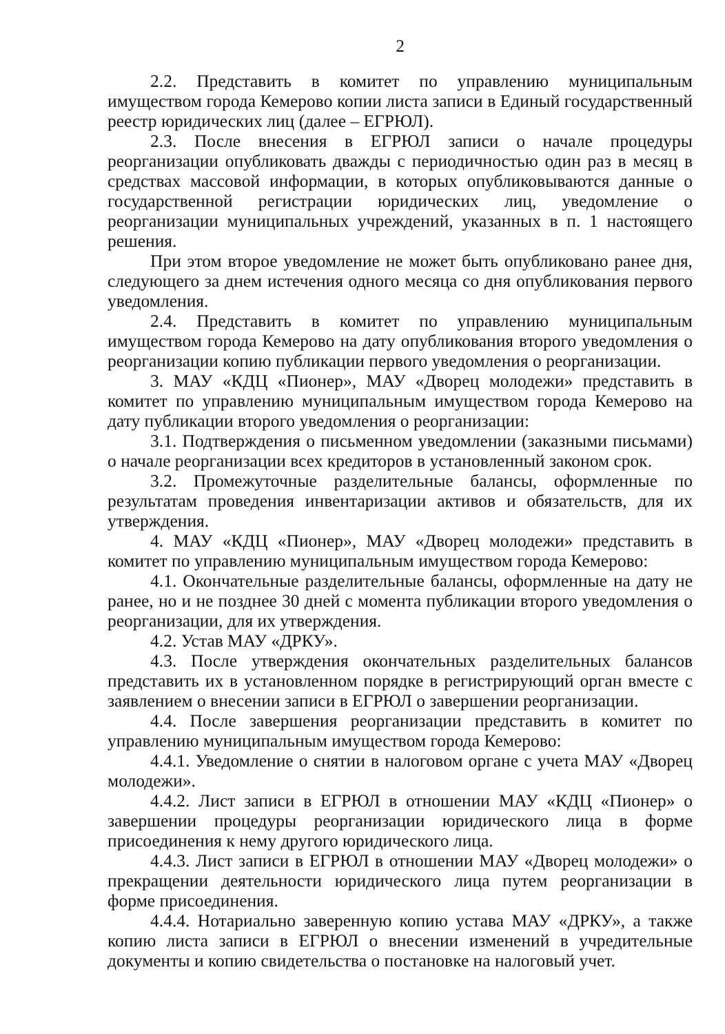2
2.2. Представить в комитет по управлению муниципальным имуществом города Кемерово копии листа записи в Единый государственный реестр юридических лиц (далее – ЕГРЮЛ).
2.3. После внесения в ЕГРЮЛ записи о начале процедуры реорганизации опубликовать дважды с периодичностью один раз в месяц в средствах массовой информации, в которых опубликовываются данные о государственной регистрации юридических лиц, уведомление о реорганизации муниципальных учреждений, указанных в п. 1 настоящего решения.
При этом второе уведомление не может быть опубликовано ранее дня, следующего за днем истечения одного месяца со дня опубликования первого уведомления.
2.4. Представить в комитет по управлению муниципальным имуществом города Кемерово на дату опубликования второго уведомления о реорганизации копию публикации первого уведомления о реорганизации.
3. МАУ «КДЦ «Пионер», МАУ «Дворец молодежи» представить в комитет по управлению муниципальным имуществом города Кемерово на дату публикации второго уведомления о реорганизации:
3.1. Подтверждения о письменном уведомлении (заказными письмами) о начале реорганизации всех кредиторов в установленный законом срок.
3.2. Промежуточные разделительные балансы, оформленные по результатам проведения инвентаризации активов и обязательств, для их утверждения.
4. МАУ «КДЦ «Пионер», МАУ «Дворец молодежи» представить в комитет по управлению муниципальным имуществом города Кемерово:
4.1. Окончательные разделительные балансы, оформленные на дату не ранее, но и не позднее 30 дней с момента публикации второго уведомления о реорганизации, для их утверждения.
4.2. Устав МАУ «ДРКУ».
4.3. После утверждения окончательных разделительных балансов представить их в установленном порядке в регистрирующий орган вместе с заявлением о внесении записи в ЕГРЮЛ о завершении реорганизации.
4.4. После завершения реорганизации представить в комитет по управлению муниципальным имуществом города Кемерово:
4.4.1. Уведомление о снятии в налоговом органе с учета МАУ «Дворец молодежи».
4.4.2. Лист записи в ЕГРЮЛ в отношении МАУ «КДЦ «Пионер» о завершении процедуры реорганизации юридического лица в форме присоединения к нему другого юридического лица.
4.4.3. Лист записи в ЕГРЮЛ в отношении МАУ «Дворец молодежи» о прекращении деятельности юридического лица путем реорганизации в форме присоединения.
4.4.4. Нотариально заверенную копию устава МАУ «ДРКУ», а также копию листа записи в ЕГРЮЛ о внесении изменений в учредительные документы и копию свидетельства о постановке на налоговый учет.